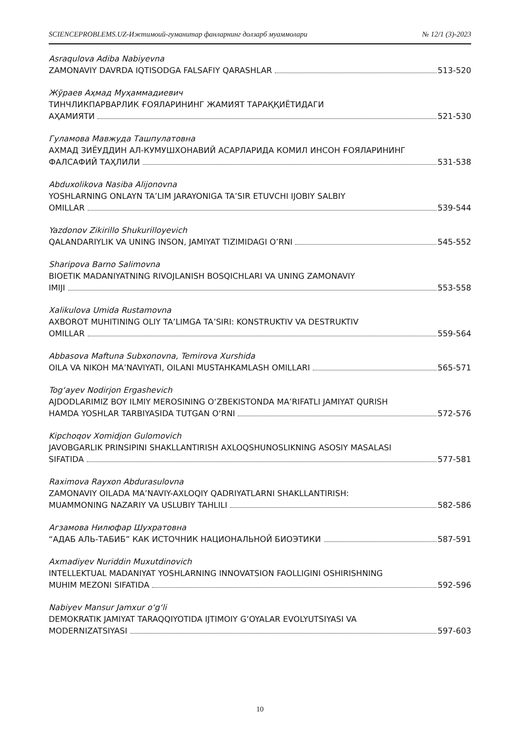SCIENCEPROBLEMS.UZ-Ижтимоий-гуманитар фанларнинг долзарб муаммолари № 12/1 (3)-2023
Asraqulova Adiba Nabiyevna
ZAMONAVIY DAVRDA IQTISODGA FALSAFIY QARASHLAR 513-520
Жўраев Аҳмад Муҳаммадиевич
ТИНЧЛИКПАРВАРЛИК ҒОЯЛАРИНИНГ ЖАМИЯТ ТАРАҚҚИЁТИДАГИ
АҲАМИЯТИ 521-530
Гуламова Мавжуда Ташпулатовна
АХМАД ЗИЁУДДИН АЛ-КУМУШХОНАВИЙ АСАРЛАРИДА КОМИЛ ИНСОН ҒОЯЛАРИНИНГ
ФАЛСАФИЙ ТАҲЛИЛИ 531-538
Abduxolikova Nasiba Alijonovna
YOSHLARNING ONLAYN TA’LIM JARAYONIGA TA’SIR ETUVCHI IJOBIY SALBIY
OMILLAR 539-544
Yazdonov Zikirillo Shukurilloyevich
QALANDARIYLIK VA UNING INSON, JAMIYAT TIZIMIDAGI O’RNI 545-552
Sharipova Barno Salimovna
BIOETIK MADANIYATNING RIVOJLANISH BOSQICHLARI VA UNING ZAMONAVIY
IMIJI 553-558
Xalikulova Umida Rustamovna
AXBOROT MUHITINING OLIY TA’LIMGA TA’SIRI: KONSTRUKTIV VA DESTRUKTIV
OMILLAR 559-564
Abbasova Maftuna Subxonovna, Temirova Xurshida
OILA VA NIKOH MA’NAVIYATI, OILANI MUSTAHKAMLASH OMILLARI 565-571
Tog‘ayev Nodirjon Ergashevich
AJDODLARIMIZ BOY ILMIY MEROSINING O‘ZBEKISTONDA MA’RIFATLI JAMIYAT QURISH
HAMDA YOSHLAR TARBIYASIDA TUTGAN O‘RNI 572-576
Kipchoqov Xomidjon Gulomovich
JAVOBGARLIK PRINSIPINI SHAKLLANTIRISH AXLOQSHUNOSLIKNING ASOSIY MASALASI
SIFATIDA 577-581
Raximova Rayxon Abdurasulovna
ZAMONAVIY OILADA MA’NAVIY-AXLOQIY QADRIYATLARNI SHAKLLANTIRISH:
MUAMMONING NAZARIY VA USLUBIY TAHLILI 582-586
Агзамова Нилюфар Шухратовна
“АДАБ АЛЬ-ТАБИБ” КАК ИСТОЧНИК НАЦИОНАЛЬНОЙ БИОЭТИКИ 587-591
Axmadiyev Nuriddin Muxutdinovich
INTELLEKTUAL MADANIYAT YOSHLARNING INNOVATSION FAOLLIGINI OSHIRISHNING
MUHIM MEZONI SIFATIDA 592-596
Nabiyev Mansur Jamxur o‘g‘li
DEMOKRATIK JAMIYAT TARAQQIYOTIDA IJTIMOIY G‘OYALAR EVOLYUTSIYASI VA
MODERNIZATSIYASI 597-603
10